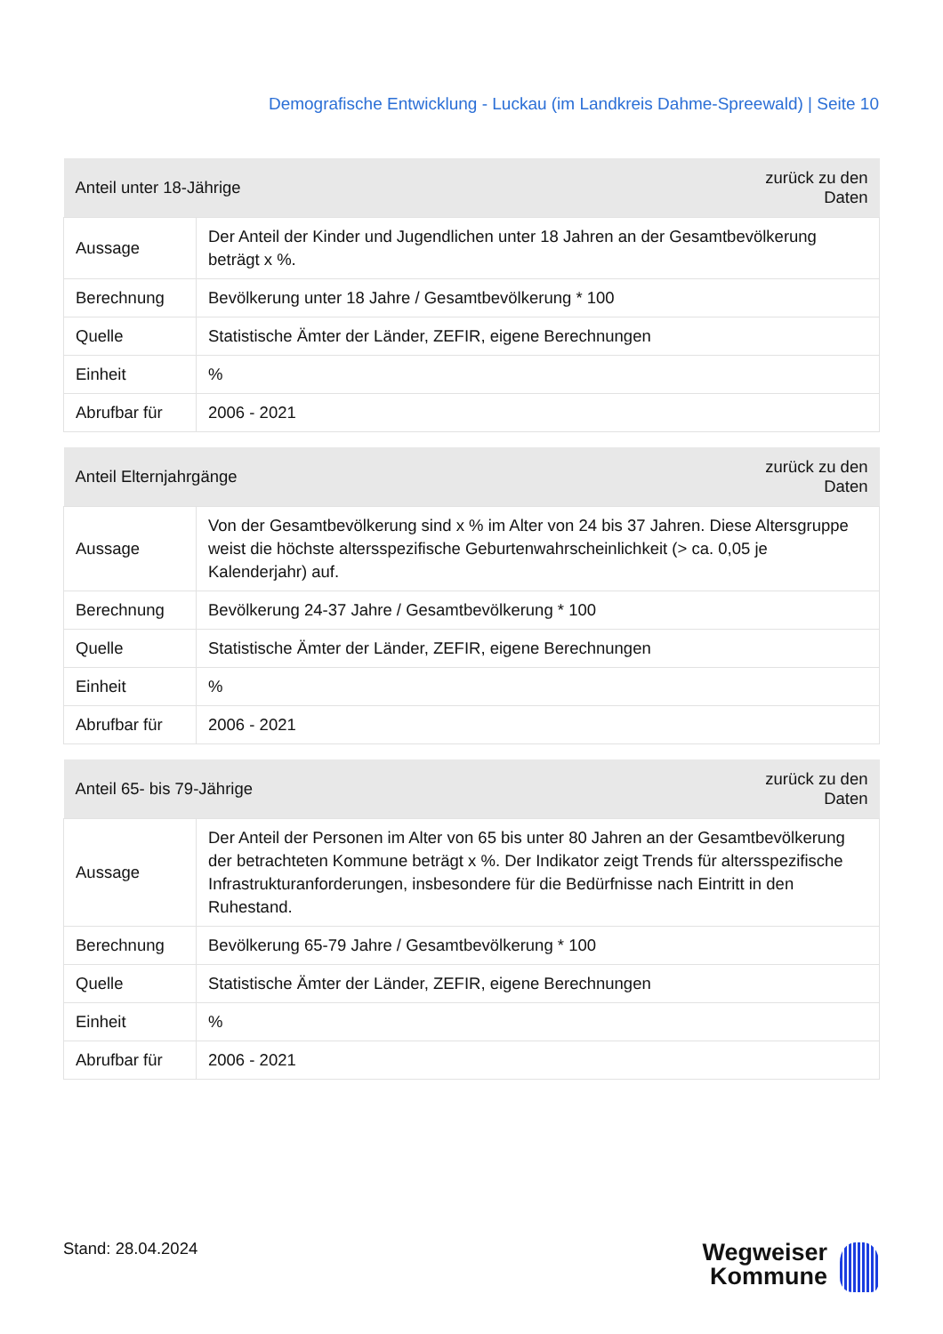Demografische Entwicklung - Luckau (im Landkreis Dahme-Spreewald) | Seite 10
| Anteil unter 18-Jährige | | zurück zu den Daten |
| --- | --- | --- |
| Aussage | Der Anteil der Kinder und Jugendlichen unter 18 Jahren an der Gesamtbevölkerung beträgt x %. | |
| Berechnung | Bevölkerung unter 18 Jahre / Gesamtbevölkerung * 100 | |
| Quelle | Statistische Ämter der Länder, ZEFIR, eigene Berechnungen | |
| Einheit | % | |
| Abrufbar für | 2006 - 2021 | |
| Anteil Elternjahrgänge | | zurück zu den Daten |
| --- | --- | --- |
| Aussage | Von der Gesamtbevölkerung sind x % im Alter von 24 bis 37 Jahren. Diese Altersgruppe weist die höchste altersspezifische Geburtenwahrscheinlichkeit (> ca. 0,05 je Kalenderjahr) auf. | |
| Berechnung | Bevölkerung 24-37 Jahre / Gesamtbevölkerung * 100 | |
| Quelle | Statistische Ämter der Länder, ZEFIR, eigene Berechnungen | |
| Einheit | % | |
| Abrufbar für | 2006 - 2021 | |
| Anteil 65- bis 79-Jährige | | zurück zu den Daten |
| --- | --- | --- |
| Aussage | Der Anteil der Personen im Alter von 65 bis unter 80 Jahren an der Gesamtbevölkerung der betrachteten Kommune beträgt x %. Der Indikator zeigt Trends für altersspezifische Infrastrukturanforderungen, insbesondere für die Bedürfnisse nach Eintritt in den Ruhestand. | |
| Berechnung | Bevölkerung 65-79 Jahre / Gesamtbevölkerung * 100 | |
| Quelle | Statistische Ämter der Länder, ZEFIR, eigene Berechnungen | |
| Einheit | % | |
| Abrufbar für | 2006 - 2021 | |
Stand: 28.04.2024
Wegweiser
Kommune